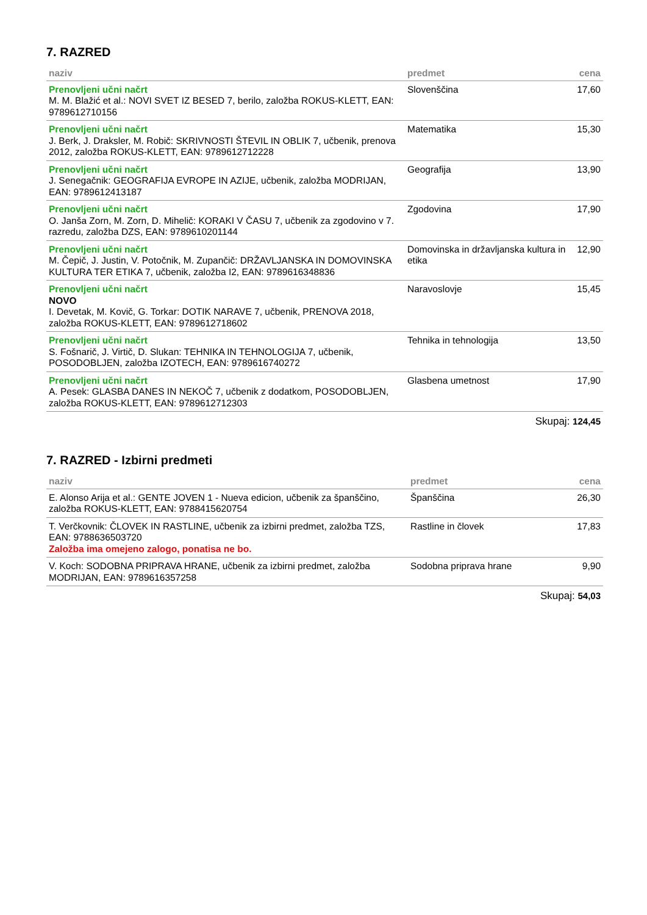7. RAZRED
| naziv | predmet | cena |
| --- | --- | --- |
| Prenovljeni učni načrt M. M. Blažić et al.: NOVI SVET IZ BESED 7, berilo, založba ROKUS-KLETT, EAN: 9789612710156 | Slovenščina | 17,60 |
| Prenovljeni učni načrt J. Berk, J. Draksler, M. Robič: SKRIVNOSTI ŠTEVIL IN OBLIK 7, učbenik, prenova 2012, založba ROKUS-KLETT, EAN: 9789612712228 | Matematika | 15,30 |
| Prenovljeni učni načrt J. Senegačnik: GEOGRAFIJA EVROPE IN AZIJE, učbenik, založba MODRIJAN, EAN: 9789612413187 | Geografija | 13,90 |
| Prenovljeni učni načrt O. Janša Zorn, M. Zorn, D. Mihelič: KORAKI V ČASU 7, učbenik za zgodovino v 7. razredu, založba DZS, EAN: 9789610201144 | Zgodovina | 17,90 |
| Prenovljeni učni načrt M. Čepič, J. Justin, V. Potočnik, M. Zupančič: DRŽAVLJANSKA IN DOMOVINSKA KULTURA TER ETIKA 7, učbenik, založba I2, EAN: 9789616348836 | Domovinska in državljanska kultura in etika | 12,90 |
| Prenovljeni učni načrt NOVO I. Devetak, M. Kovič, G. Torkar: DOTIK NARAVE 7, učbenik, PRENOVA 2018, založba ROKUS-KLETT, EAN: 9789612718602 | Naravoslovje | 15,45 |
| Prenovljeni učni načrt S. Fošnarič, J. Virtič, D. Slukan: TEHNIKA IN TEHNOLOGIJA 7, učbenik, POSODOBLJEN, založba IZOTECH, EAN: 9789616740272 | Tehnika in tehnologija | 13,50 |
| Prenovljeni učni načrt A. Pesek: GLASBA DANES IN NEKOČ 7, učbenik z dodatkom, POSODOBLJEN, založba ROKUS-KLETT, EAN: 9789612712303 | Glasbena umetnost | 17,90 |
Skupaj: 124,45
7. RAZRED - Izbirni predmeti
| naziv | predmet | cena |
| --- | --- | --- |
| E. Alonso Arija et al.: GENTE JOVEN 1 - Nueva edicion, učbenik za španščino, založba ROKUS-KLETT, EAN: 9788415620754 | Španščina | 26,30 |
| T. Verčkovnik: ČLOVEK IN RASTLINE, učbenik za izbirni predmet, založba TZS, EAN: 9788636503720 Založba ima omejeno zalogo, ponatisa ne bo. | Rastline in človek | 17,83 |
| V. Koch: SODOBNA PRIPRAVA HRANE, učbenik za izbirni predmet, založba MODRIJAN, EAN: 9789616357258 | Sodobna priprava hrane | 9,90 |
Skupaj: 54,03